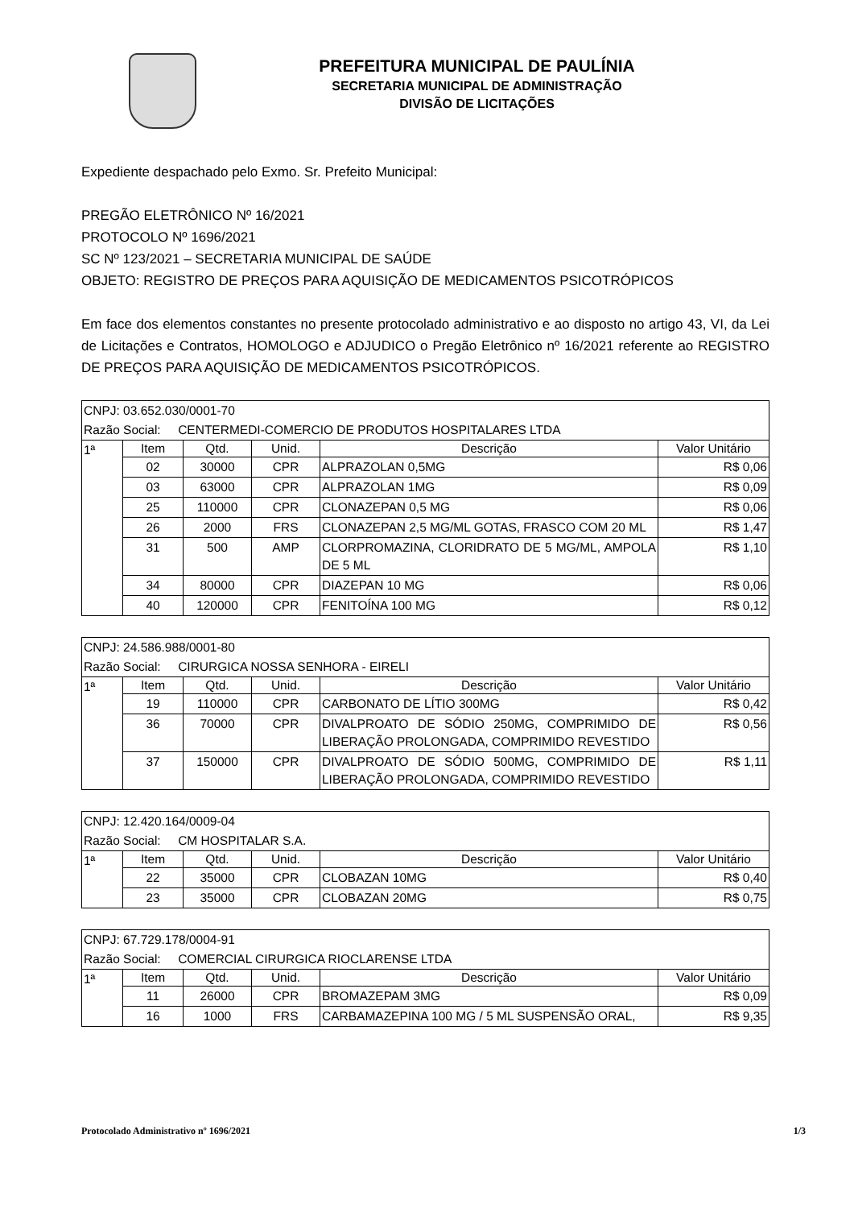PREFEITURA MUNICIPAL DE PAULÍNIA
SECRETARIA MUNICIPAL DE ADMINISTRAÇÃO
DIVISÃO DE LICITAÇÕES
Expediente despachado pelo Exmo. Sr. Prefeito Municipal:
PREGÃO ELETRÔNICO Nº 16/2021
PROTOCOLO Nº 1696/2021
SC Nº 123/2021 – SECRETARIA MUNICIPAL DE SAÚDE
OBJETO: REGISTRO DE PREÇOS PARA AQUISIÇÃO DE MEDICAMENTOS PSICOTRÓPICOS
Em face dos elementos constantes no presente protocolado administrativo e ao disposto no artigo 43, VI, da Lei de Licitações e Contratos, HOMOLOGO e ADJUDICO o Pregão Eletrônico nº 16/2021 referente ao REGISTRO DE PREÇOS PARA AQUISIÇÃO DE MEDICAMENTOS PSICOTRÓPICOS.
| CNPJ: 03.652.030/0001-70 | | | | | |
| Razão Social: CENTERMEDI-COMERCIO DE PRODUTOS HOSPITALARES LTDA | | | | | |
| 1ª | Item | Qtd. | Unid. | Descrição | Valor Unitário |
| | 02 | 30000 | CPR | ALPRAZOLAN 0,5MG | R$ 0,06 |
| | 03 | 63000 | CPR | ALPRAZOLAN 1MG | R$ 0,09 |
| | 25 | 110000 | CPR | CLONAZEPAN 0,5 MG | R$ 0,06 |
| | 26 | 2000 | FRS | CLONAZEPAN 2,5 MG/ML GOTAS, FRASCO COM 20 ML | R$ 1,47 |
| | 31 | 500 | AMP | CLORPROMAZINA, CLORIDRATO DE 5 MG/ML, AMPOLA DE 5 ML | R$ 1,10 |
| | 34 | 80000 | CPR | DIAZEPAN 10 MG | R$ 0,06 |
| | 40 | 120000 | CPR | FENITOÍNA 100 MG | R$ 0,12 |
| CNPJ: 24.586.988/0001-80 | | | | | |
| Razão Social: CIRURGICA NOSSA SENHORA - EIRELI | | | | | |
| 1ª | Item | Qtd. | Unid. | Descrição | Valor Unitário |
| | 19 | 110000 | CPR | CARBONATO DE LÍTIO 300MG | R$ 0,42 |
| | 36 | 70000 | CPR | DIVALPROATO DE SÓDIO 250MG, COMPRIMIDO DE LIBERAÇÃO PROLONGADA, COMPRIMIDO REVESTIDO | R$ 0,56 |
| | 37 | 150000 | CPR | DIVALPROATO DE SÓDIO 500MG, COMPRIMIDO DE LIBERAÇÃO PROLONGADA, COMPRIMIDO REVESTIDO | R$ 1,11 |
| CNPJ: 12.420.164/0009-04 | | | | | |
| Razão Social: CM HOSPITALAR S.A. | | | | | |
| 1ª | Item | Qtd. | Unid. | Descrição | Valor Unitário |
| | 22 | 35000 | CPR | CLOBAZAN 10MG | R$ 0,40 |
| | 23 | 35000 | CPR | CLOBAZAN 20MG | R$ 0,75 |
| CNPJ: 67.729.178/0004-91 | | | | | |
| Razão Social: COMERCIAL CIRURGICA RIOCLARENSE LTDA | | | | | |
| 1ª | Item | Qtd. | Unid. | Descrição | Valor Unitário |
| | 11 | 26000 | CPR | BROMAZEPAM 3MG | R$ 0,09 |
| | 16 | 1000 | FRS | CARBAMAZEPINA 100 MG / 5 ML SUSPENSÃO ORAL, | R$ 9,35 |
Protocolado Administrativo nº 1696/2021 1/3